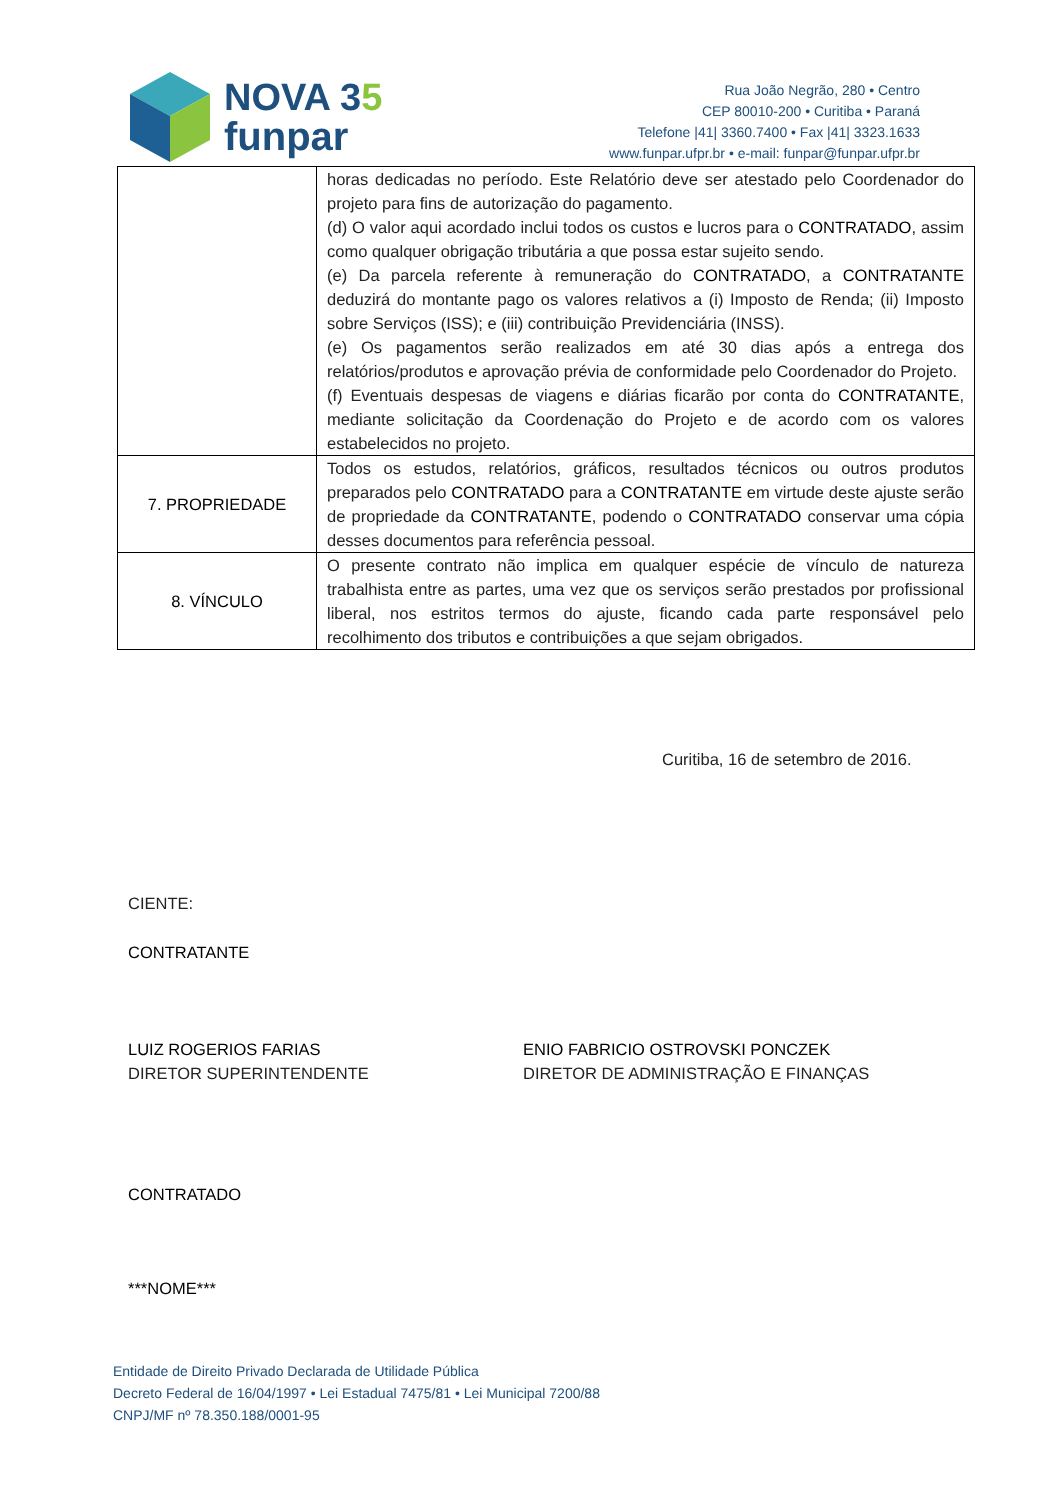NOVA 35
funpar
Rua João Negrão, 280 • Centro
CEP 80010-200 • Curitiba • Paraná
Telefone |41| 3360.7400 • Fax |41| 3323.1633
www.funpar.ufpr.br • e-mail: funpar@funpar.ufpr.br
| | horas dedicadas no período. Este Relatório deve ser atestado pelo Coordenador do projeto para fins de autorização do pagamento. (d) O valor aqui acordado inclui todos os custos e lucros para o CONTRATADO , assim como qualquer obrigação tributária a que possa estar sujeito sendo. (e) Da parcela referente à remuneração do CONTRATADO , a CONTRATANTE deduzirá do montante pago os valores relativos a (i) Imposto de Renda; (ii) Imposto sobre Serviços (ISS); e (iii) contribuição Previdenciária (INSS). (e) Os pagamentos serão realizados em até 30 dias após a entrega dos relatórios/produtos e aprovação prévia de conformidade pelo Coordenador do Projeto. (f) Eventuais despesas de viagens e diárias ficarão por conta do CONTRATANTE , mediante solicitação da Coordenação do Projeto e de acordo com os valores estabelecidos no projeto. |
| 7. PROPRIEDADE | Todos os estudos, relatórios, gráficos, resultados técnicos ou outros produtos preparados pelo CONTRATADO para a CONTRATANTE em virtude deste ajuste serão de propriedade da CONTRATANTE , podendo o CONTRATADO conservar uma cópia desses documentos para referência pessoal. |
| 8. VÍNCULO | O presente contrato não implica em qualquer espécie de vínculo de natureza trabalhista entre as partes, uma vez que os serviços serão prestados por profissional liberal, nos estritos termos do ajuste, ficando cada parte responsável pelo recolhimento dos tributos e contribuições a que sejam obrigados. |
Curitiba, 16 de setembro de 2016.
CIENTE:
CONTRATANTE
LUIZ ROGERIOS FARIAS
DIRETOR SUPERINTENDENTE
ENIO FABRICIO OSTROVSKI PONCZEK
DIRETOR DE ADMINISTRAÇÃO E FINANÇAS
CONTRATADO
***NOME***
Entidade de Direito Privado Declarada de Utilidade Pública
Decreto Federal de 16/04/1997 • Lei Estadual 7475/81 • Lei Municipal 7200/88
CNPJ/MF nº 78.350.188/0001-95